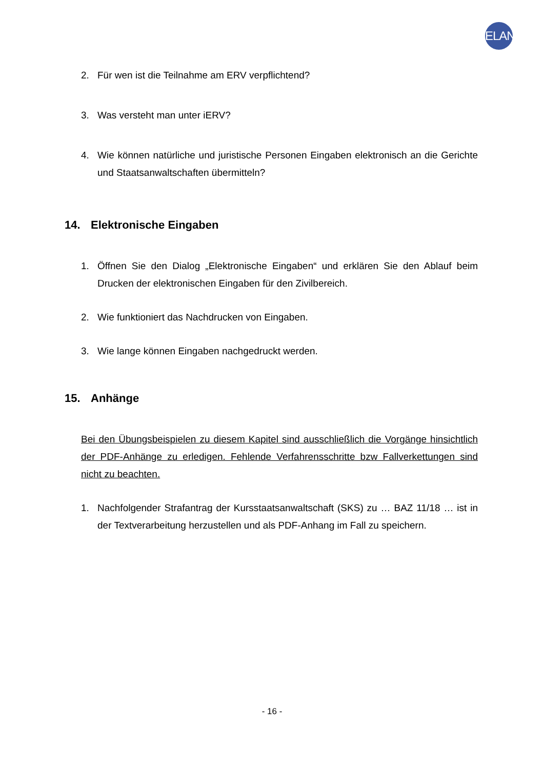ELAN
2. Für wen ist die Teilnahme am ERV verpflichtend?
3. Was versteht man unter iERV?
4. Wie können natürliche und juristische Personen Eingaben elektronisch an die Gerichte und Staatsanwaltschaften übermitteln?
14. Elektronische Eingaben
1. Öffnen Sie den Dialog „Elektronische Eingaben“ und erklären Sie den Ablauf beim Drucken der elektronischen Eingaben für den Zivilbereich.
2. Wie funktioniert das Nachdrucken von Eingaben.
3. Wie lange können Eingaben nachgedruckt werden.
15. Anhänge
Bei den Übungsbeispielen zu diesem Kapitel sind ausschließlich die Vorgänge hinsichtlich der PDF-Anhänge zu erledigen. Fehlende Verfahrensschritte bzw Fallverkettungen sind nicht zu beachten.
1. Nachfolgender Strafantrag der Kursstaatsanwaltschaft (SKS) zu … BAZ 11/18 … ist in der Textverarbeitung herzustellen und als PDF-Anhang im Fall zu speichern.
- 16 -